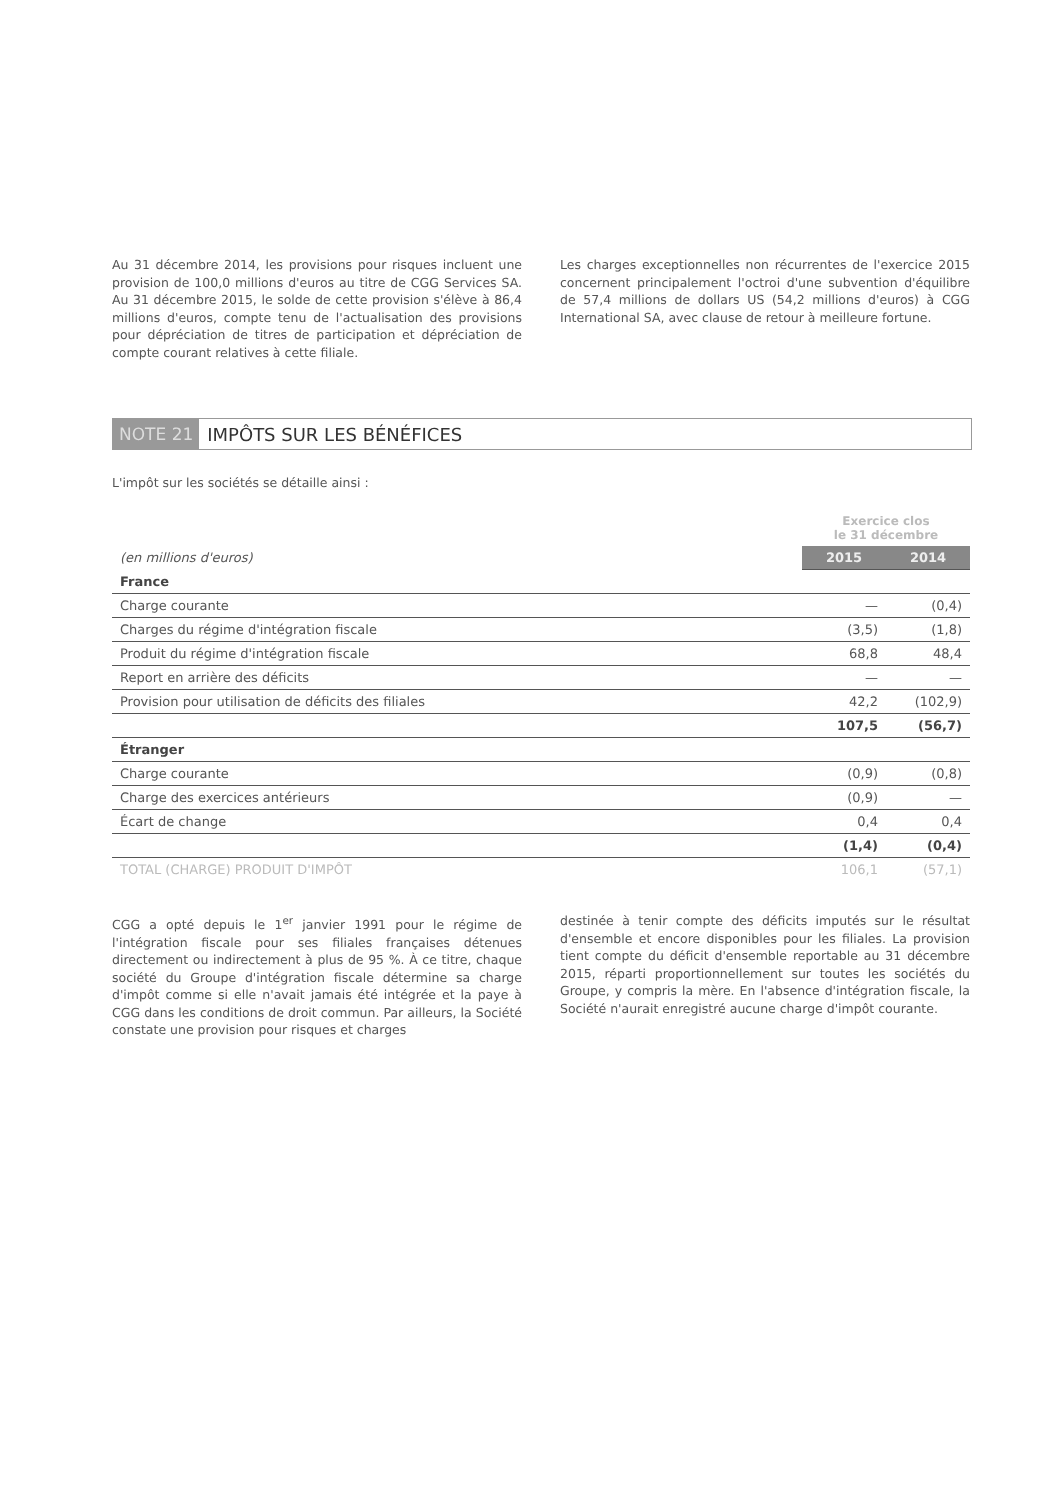Au 31 décembre 2014, les provisions pour risques incluent une provision de 100,0 millions d'euros au titre de CGG Services SA. Au 31 décembre 2015, le solde de cette provision s'élève à 86,4 millions d'euros, compte tenu de l'actualisation des provisions pour dépréciation de titres de participation et dépréciation de compte courant relatives à cette filiale.
Les charges exceptionnelles non récurrentes de l'exercice 2015 concernent principalement l'octroi d'une subvention d'équilibre de 57,4 millions de dollars US (54,2 millions d'euros) à CGG International SA, avec clause de retour à meilleure fortune.
NOTE 21 IMPÔTS SUR LES BÉNÉFICES
L'impôt sur les sociétés se détaille ainsi :
| | Exercice clos le 31 décembre | |
| --- | --- | --- |
| (en millions d'euros) | 2015 | 2014 |
| France | | |
| Charge courante | — | (0,4) |
| Charges du régime d'intégration fiscale | (3,5) | (1,8) |
| Produit du régime d'intégration fiscale | 68,8 | 48,4 |
| Report en arrière des déficits | — | — |
| Provision pour utilisation de déficits des filiales | 42,2 | (102,9) |
| | 107,5 | (56,7) |
| Étranger | | |
| Charge courante | (0,9) | (0,8) |
| Charge des exercices antérieurs | (0,9) | — |
| Écart de change | 0,4 | 0,4 |
| | (1,4) | (0,4) |
| TOTAL (CHARGE) PRODUIT D'IMPÔT | 106,1 | (57,1) |
CGG a opté depuis le 1<sup>er</sup> janvier 1991 pour le régime de l'intégration fiscale pour ses filiales françaises détenues directement ou indirectement à plus de 95 %. À ce titre, chaque société du Groupe d'intégration fiscale détermine sa charge d'impôt comme si elle n'avait jamais été intégrée et la paye à CGG dans les conditions de droit commun. Par ailleurs, la Société constate une provision pour risques et charges
destinée à tenir compte des déficits imputés sur le résultat d'ensemble et encore disponibles pour les filiales. La provision tient compte du déficit d'ensemble reportable au 31 décembre 2015, réparti proportionnellement sur toutes les sociétés du Groupe, y compris la mère. En l'absence d'intégration fiscale, la Société n'aurait enregistré aucune charge d'impôt courante.